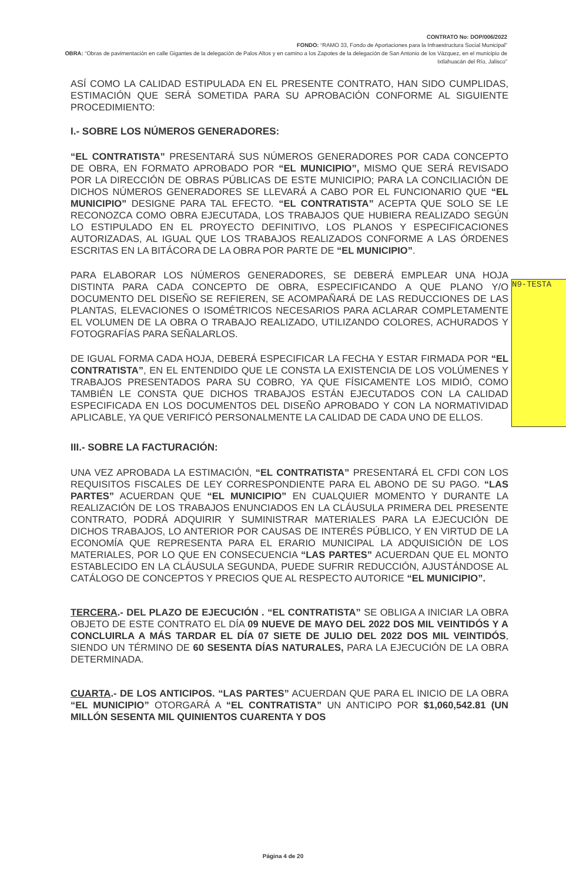CONTRATO No: DOP/006/2022
FONDO: “RAMO 33, Fondo de Aportaciones para la Infraestructura Social Municipal”
OBRA: “Obras de pavimentación en calle Gigantes de la delegación de Palos Altos y en camino a los Zapotes de la delegación de San Antonio de los Vázquez, en el municipio de Ixtlahuacán del Río, Jalisco”
ASÍ COMO LA CALIDAD ESTIPULADA EN EL PRESENTE CONTRATO, HAN SIDO CUMPLIDAS, ESTIMACIÓN QUE SERÁ SOMETIDA PARA SU APROBACIÓN CONFORME AL SIGUIENTE PROCEDIMIENTO:
I.- SOBRE LOS NÚMEROS GENERADORES:
“EL CONTRATISTA” PRESENTARÁ SUS NÚMEROS GENERADORES POR CADA CONCEPTO DE OBRA, EN FORMATO APROBADO POR “EL MUNICIPIO”, MISMO QUE SERÁ REVISADO POR LA DIRECCIÓN DE OBRAS PÚBLICAS DE ESTE MUNICIPIO; PARA LA CONCILIACIÓN DE DICHOS NÚMEROS GENERADORES SE LLEVARÁ A CABO POR EL FUNCIONARIO QUE “EL MUNICIPIO” DESIGNE PARA TAL EFECTO. “EL CONTRATISTA” ACEPTA QUE SOLO SE LE RECONOZCA COMO OBRA EJECUTADA, LOS TRABAJOS QUE HUBIERA REALIZADO SEGÚN LO ESTIPULADO EN EL PROYECTO DEFINITIVO, LOS PLANOS Y ESPECIFICACIONES AUTORIZADAS, AL IGUAL QUE LOS TRABAJOS REALIZADOS CONFORME A LAS ÓRDENES ESCRITAS EN LA BITÁCORA DE LA OBRA POR PARTE DE “EL MUNICIPIO”.
PARA ELABORAR LOS NÚMEROS GENERADORES, SE DEBERÁ EMPLEAR UNA HOJA DISTINTA PARA CADA CONCEPTO DE OBRA, ESPECIFICANDO A QUE PLANO Y/O DOCUMENTO DEL DISEÑO SE REFIEREN, SE ACOMPAÑARÁ DE LAS REDUCCIONES DE LAS PLANTAS, ELEVACIONES O ISOMÉTRICOS NECESARIOS PARA ACLARAR COMPLETAMENTE EL VOLUMEN DE LA OBRA O TRABAJO REALIZADO, UTILIZANDO COLORES, ACHURADOS Y FOTOGRAFÍAS PARA SEÑALARLOS.
DE IGUAL FORMA CADA HOJA, DEBERÁ ESPECIFICAR LA FECHA Y ESTAR FIRMADA POR “EL CONTRATISTA”, EN EL ENTENDIDO QUE LE CONSTA LA EXISTENCIA DE LOS VOLÚMENES Y TRABAJOS PRESENTADOS PARA SU COBRO, YA QUE FÍSICAMENTE LOS MIDIÓ, COMO TAMBIÉN LE CONSTA QUE DICHOS TRABAJOS ESTÁN EJECUTADOS CON LA CALIDAD ESPECIFICADA EN LOS DOCUMENTOS DEL DISEÑO APROBADO Y CON LA NORMATIVIDAD APLICABLE, YA QUE VERIFICÓ PERSONALMENTE LA CALIDAD DE CADA UNO DE ELLOS.
III.- SOBRE LA FACTURACIÓN:
UNA VEZ APROBADA LA ESTIMACIÓN, “EL CONTRATISTA” PRESENTARÁ EL CFDI CON LOS REQUISITOS FISCALES DE LEY CORRESPONDIENTE PARA EL ABONO DE SU PAGO. “LAS PARTES” ACUERDAN QUE “EL MUNICIPIO” EN CUALQUIER MOMENTO Y DURANTE LA REALIZACIÓN DE LOS TRABAJOS ENUNCIADOS EN LA CLÁUSULA PRIMERA DEL PRESENTE CONTRATO, PODRÁ ADQUIRIR Y SUMINISTRAR MATERIALES PARA LA EJECUCIÓN DE DICHOS TRABAJOS, LO ANTERIOR POR CAUSAS DE INTERÉS PÚBLICO, Y EN VIRTUD DE LA ECONOMÍA QUE REPRESENTA PARA EL ERARIO MUNICIPAL LA ADQUISICIÓN DE LOS MATERIALES, POR LO QUE EN CONSECUENCIA “LAS PARTES” ACUERDAN QUE EL MONTO ESTABLECIDO EN LA CLÁUSULA SEGUNDA, PUEDE SUFRIR REDUCCIÓN, AJUSTÁNDOSE AL CATÁLOGO DE CONCEPTOS Y PRECIOS QUE AL RESPECTO AUTORICE “EL MUNICIPIO”.
TERCERA.- DEL PLAZO DE EJECUCIÓN . “EL CONTRATISTA” SE OBLIGA A INICIAR LA OBRA OBJETO DE ESTE CONTRATO EL DÍA 09 NUEVE DE MAYO DEL 2022 DOS MIL VEINTIDÓS Y A CONCLUIRLA A MÁS TARDAR EL DÍA 07 SIETE DE JULIO DEL 2022 DOS MIL VEINTIDÓS, SIENDO UN TÉRMINO DE 60 SESENTA DÍAS NATURALES, PARA LA EJECUCIÓN DE LA OBRA DETERMINADA.
CUARTA.- DE LOS ANTICIPOS. “LAS PARTES” ACUERDAN QUE PARA EL INICIO DE LA OBRA “EL MUNICIPIO” OTORGARÁ A “EL CONTRATISTA” UN ANTICIPO POR $1,060,542.81 (UN MILLÓN SESENTA MIL QUINIENTOS CUARENTA Y DOS
N9-TESTA
Página 4 de 20